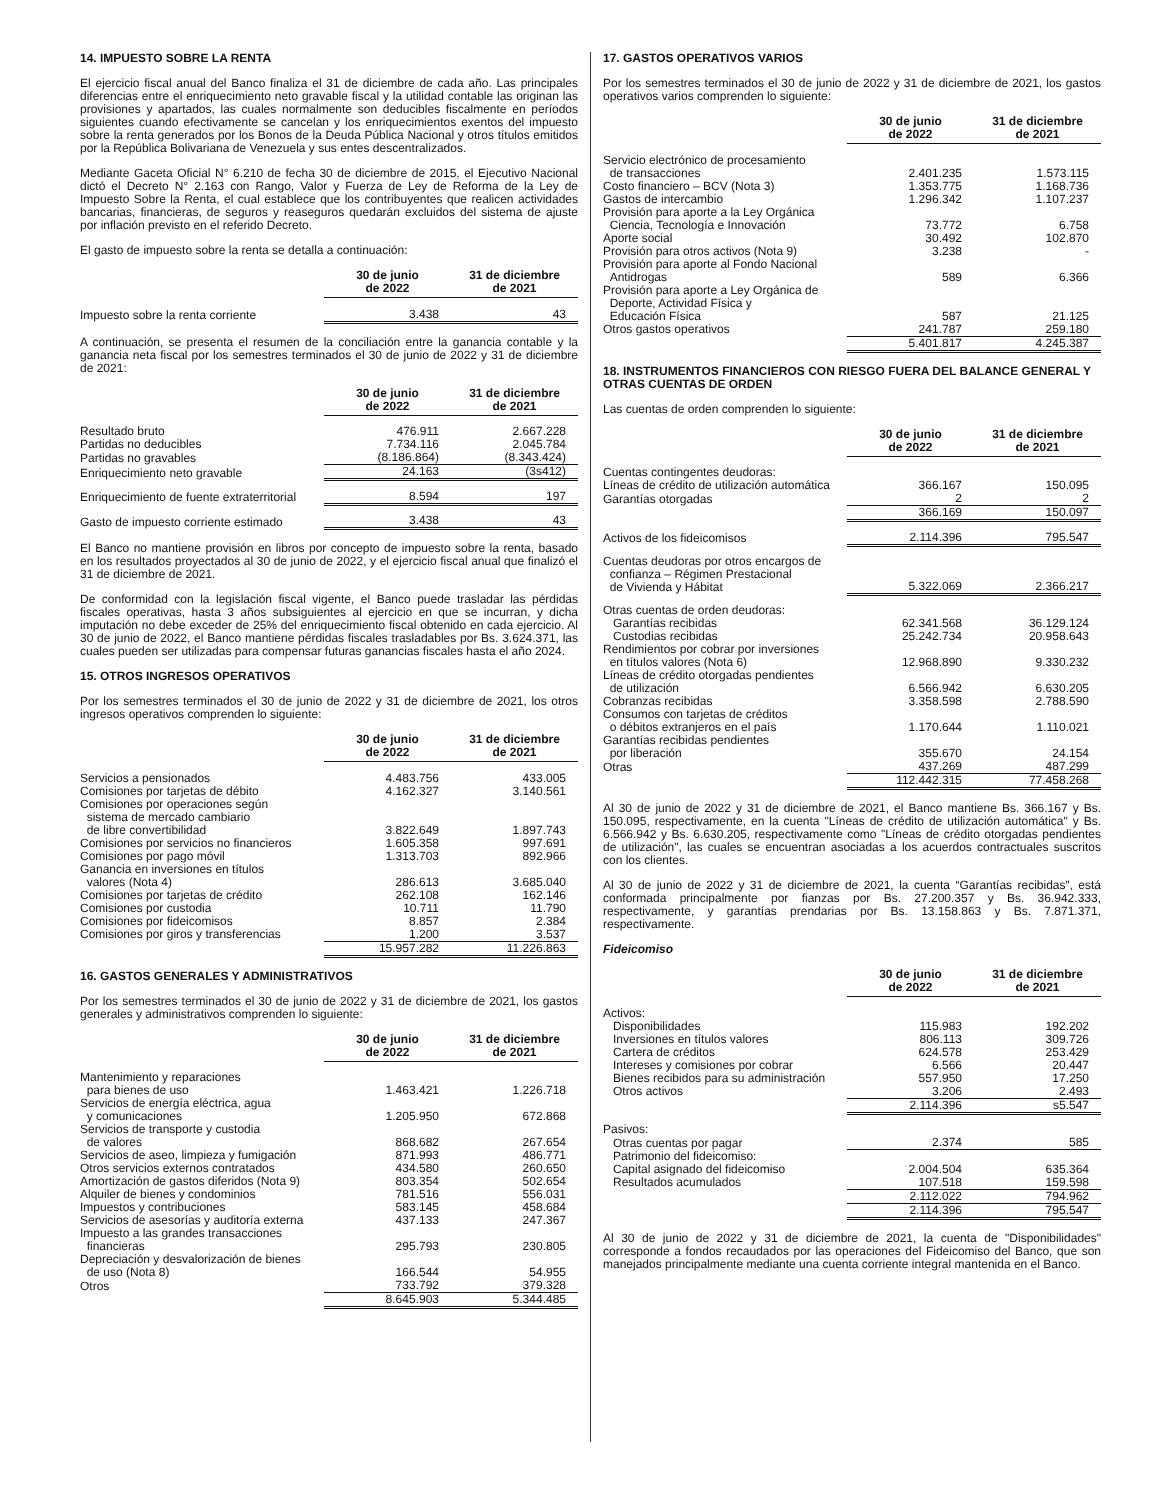14. IMPUESTO SOBRE LA RENTA
El ejercicio fiscal anual del Banco finaliza el 31 de diciembre de cada año. Las principales diferencias entre el enriquecimiento neto gravable fiscal y la utilidad contable las originan las provisiones y apartados, las cuales normalmente son deducibles fiscalmente en períodos siguientes cuando efectivamente se cancelan y los enriquecimientos exentos del impuesto sobre la renta generados por los Bonos de la Deuda Pública Nacional y otros títulos emitidos por la República Bolivariana de Venezuela y sus entes descentralizados.
Mediante Gaceta Oficial N° 6.210 de fecha 30 de diciembre de 2015, el Ejecutivo Nacional dictó el Decreto N° 2.163 con Rango, Valor y Fuerza de Ley de Reforma de la Ley de Impuesto Sobre la Renta, el cual establece que los contribuyentes que realicen actividades bancarias, financieras, de seguros y reaseguros quedarán excluidos del sistema de ajuste por inflación previsto en el referido Decreto.
El gasto de impuesto sobre la renta se detalla a continuación:
| | 30 de junio de 2022 | 31 de diciembre de 2021 |
| --- | --- | --- |
| Impuesto sobre la renta corriente | 3.438 | 43 |
A continuación, se presenta el resumen de la conciliación entre la ganancia contable y la ganancia neta fiscal por los semestres terminados el 30 de junio de 2022 y 31 de diciembre de 2021:
| | 30 de junio de 2022 | 31 de diciembre de 2021 |
| --- | --- | --- |
| Resultado bruto | 476.911 | 2.667.228 |
| Partidas no deducibles | 7.734.116 | 2.045.784 |
| Partidas no gravables | (8.186.864) | (8.343.424) |
| Enriquecimiento neto gravable | 24.163 | (3s412) |
| Enriquecimiento de fuente extraterritorial | 8.594 | 197 |
| Gasto de impuesto corriente estimado | 3.438 | 43 |
El Banco no mantiene provisión en libros por concepto de impuesto sobre la renta, basado en los resultados proyectados al 30 de junio de 2022, y el ejercicio fiscal anual que finalizó el 31 de diciembre de 2021.
De conformidad con la legislación fiscal vigente, el Banco puede trasladar las pérdidas fiscales operativas, hasta 3 años subsiguientes al ejercicio en que se incurran, y dicha imputación no debe exceder de 25% del enriquecimiento fiscal obtenido en cada ejercicio. Al 30 de junio de 2022, el Banco mantiene pérdidas fiscales trasladables por Bs. 3.624.371, las cuales pueden ser utilizadas para compensar futuras ganancias fiscales hasta el año 2024.
15. OTROS INGRESOS OPERATIVOS
Por los semestres terminados el 30 de junio de 2022 y 31 de diciembre de 2021, los otros ingresos operativos comprenden lo siguiente:
| | 30 de junio de 2022 | 31 de diciembre de 2021 |
| --- | --- | --- |
| Servicios a pensionados | 4.483.756 | 433.005 |
| Comisiones por tarjetas de débito | 4.162.327 | 3.140.561 |
| Comisiones por operaciones según sistema de mercado cambiario de libre convertibilidad | 3.822.649 | 1.897.743 |
| Comisiones por servicios no financieros | 1.605.358 | 997.691 |
| Comisiones por pago móvil | 1.313.703 | 892.966 |
| Ganancia en inversiones en títulos valores (Nota 4) | 286.613 | 3.685.040 |
| Comisiones por tarjetas de crédito | 262.108 | 162.146 |
| Comisiones por custodia | 10.711 | 11.790 |
| Comisiones por fideicomisos | 8.857 | 2.384 |
| Comisiones por giros y transferencias | 1.200 | 3.537 |
| | 15.957.282 | 11.226.863 |
16. GASTOS GENERALES Y ADMINISTRATIVOS
Por los semestres terminados el 30 de junio de 2022 y 31 de diciembre de 2021, los gastos generales y administrativos comprenden lo siguiente:
| | 30 de junio de 2022 | 31 de diciembre de 2021 |
| --- | --- | --- |
| Mantenimiento y reparaciones para bienes de uso | 1.463.421 | 1.226.718 |
| Servicios de energía eléctrica, agua y comunicaciones | 1.205.950 | 672.868 |
| Servicios de transporte y custodia de valores | 868.682 | 267.654 |
| Servicios de aseo, limpieza y fumigación | 871.993 | 486.771 |
| Otros servicios externos contratados | 434.580 | 260.650 |
| Amortización de gastos diferidos (Nota 9) | 803.354 | 502.654 |
| Alquiler de bienes y condominios | 781.516 | 556.031 |
| Impuestos y contribuciones | 583.145 | 458.684 |
| Servicios de asesorías y auditoría externa | 437.133 | 247.367 |
| Impuesto a las grandes transacciones financieras | 295.793 | 230.805 |
| Depreciación y desvalorización de bienes de uso (Nota 8) | 166.544 | 54.955 |
| Otros | 733.792 | 379.328 |
| | 8.645.903 | 5.344.485 |
17. GASTOS OPERATIVOS VARIOS
Por los semestres terminados el 30 de junio de 2022 y 31 de diciembre de 2021, los gastos operativos varios comprenden lo siguiente:
| | 30 de junio de 2022 | 31 de diciembre de 2021 |
| --- | --- | --- |
| Servicio electrónico de procesamiento de transacciones | 2.401.235 | 1.573.115 |
| Costo financiero – BCV (Nota 3) | 1.353.775 | 1.168.736 |
| Gastos de intercambio | 1.296.342 | 1.107.237 |
| Provisión para aporte a la Ley Orgánica Ciencia, Tecnología e Innovación | 73.772 | 6.758 |
| Aporte social | 30.492 | 102.870 |
| Provisión para otros activos (Nota 9) | 3.238 | - |
| Provisión para aporte al Fondo Nacional Antidrogas | 589 | 6.366 |
| Provisión para aporte a Ley Orgánica de Deporte, Actividad Física y Educación Física | 587 | 21.125 |
| Otros gastos operativos | 241.787 | 259.180 |
| | 5.401.817 | 4.245.387 |
18. INSTRUMENTOS FINANCIEROS CON RIESGO FUERA DEL BALANCE GENERAL Y OTRAS CUENTAS DE ORDEN
Las cuentas de orden comprenden lo siguiente:
| | 30 de junio de 2022 | 31 de diciembre de 2021 |
| --- | --- | --- |
| Cuentas contingentes deudoras: | | |
| Líneas de crédito de utilización automática | 366.167 | 150.095 |
| Garantías otorgadas | 2 | 2 |
| | 366.169 | 150.097 |
| Activos de los fideicomisos | 2.114.396 | 795.547 |
| Cuentas deudoras por otros encargos de confianza – Régimen Prestacional de Vivienda y Hábitat | 5.322.069 | 2.366.217 |
| Otras cuentas de orden deudoras: | | |
| Garantías recibidas | 62.341.568 | 36.129.124 |
| Custodias recibidas | 25.242.734 | 20.958.643 |
| Rendimientos por cobrar por inversiones en títulos valores (Nota 6) | 12.968.890 | 9.330.232 |
| Líneas de crédito otorgadas pendientes de utilización | 6.566.942 | 6.630.205 |
| Cobranzas recibidas | 3.358.598 | 2.788.590 |
| Consumos con tarjetas de créditos o débitos extranjeros en el país | 1.170.644 | 1.110.021 |
| Garantías recibidas pendientes por liberación | 355.670 | 24.154 |
| Otras | 437.269 | 487.299 |
| | 112.442.315 | 77.458.268 |
Al 30 de junio de 2022 y 31 de diciembre de 2021, el Banco mantiene Bs. 366.167 y Bs. 150.095, respectivamente, en la cuenta "Líneas de crédito de utilización automática" y Bs. 6.566.942 y Bs. 6.630.205, respectivamente como "Líneas de crédito otorgadas pendientes de utilización", las cuales se encuentran asociadas a los acuerdos contractuales suscritos con los clientes.
Al 30 de junio de 2022 y 31 de diciembre de 2021, la cuenta “Garantías recibidas”, está conformada principalmente por fianzas por Bs. 27.200.357 y Bs. 36.942.333, respectivamente, y garantías prendarias por Bs. 13.158.863 y Bs. 7.871.371, respectivamente.
Fideicomiso
| | 30 de junio de 2022 | 31 de diciembre de 2021 |
| --- | --- | --- |
| Activos: | | |
| Disponibilidades | 115.983 | 192.202 |
| Inversiones en títulos valores | 806.113 | 309.726 |
| Cartera de créditos | 624.578 | 253.429 |
| Intereses y comisiones por cobrar | 6.566 | 20.447 |
| Bienes recibidos para su administración | 557.950 | 17.250 |
| Otros activos | 3.206 | 2.493 |
| | 2.114.396 | s5.547 |
| Pasivos: | | |
| Otras cuentas por pagar | 2.374 | 585 |
| Patrimonio del fideicomiso: | | |
| Capital asignado del fideicomiso | 2.004.504 | 635.364 |
| Resultados acumulados | 107.518 | 159.598 |
| | 2.112.022 | 794.962 |
| | 2.114.396 | 795.547 |
Al 30 de junio de 2022 y 31 de diciembre de 2021, la cuenta de "Disponibilidades" corresponde a fondos recaudados por las operaciones del Fideicomiso del Banco, que son manejados principalmente mediante una cuenta corriente integral mantenida en el Banco.